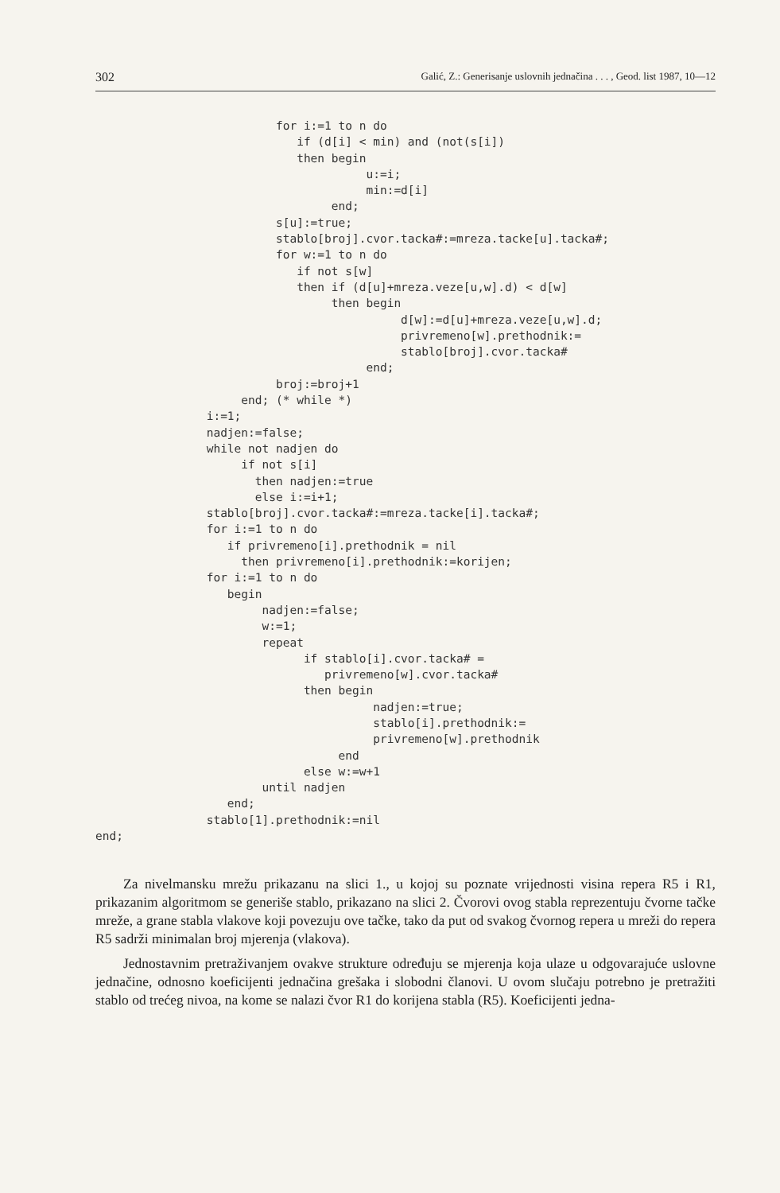302 Galić, Z.: Generisanje uslovnih jednačina . . . , Geod. list 1987, 10—12
                          for i:=1 to n do
                             if (d[i] < min) and (not(s[i])
                             then begin
                                       u:=i;
                                       min:=d[i]
                                  end;
                          s[u]:=true;
                          stablo[broj].cvor.tacka#:=mreza.tacke[u].tacka#;
                          for w:=1 to n do
                             if not s[w]
                             then if (d[u]+mreza.veze[u,w].d) < d[w]
                                  then begin
                                            d[w]:=d[u]+mreza.veze[u,w].d;
                                            privremeno[w].prethodnik:=
                                            stablo[broj].cvor.tacka#
                                       end;
                          broj:=broj+1
                     end; (* while *)
                i:=1;
                nadjen:=false;
                while not nadjen do
                     if not s[i]
                       then nadjen:=true
                       else i:=i+1;
                stablo[broj].cvor.tacka#:=mreza.tacke[i].tacka#;
                for i:=1 to n do
                   if privremeno[i].prethodnik = nil
                     then privremeno[i].prethodnik:=korijen;
                for i:=1 to n do
                   begin
                        nadjen:=false;
                        w:=1;
                        repeat
                              if stablo[i].cvor.tacka# =
                                 privremeno[w].cvor.tacka#
                              then begin
                                        nadjen:=true;
                                        stablo[i].prethodnik:=
                                        privremeno[w].prethodnik
                                   end
                              else w:=w+1
                        until nadjen
                   end;
                stablo[1].prethodnik:=nil
end;
Za nivelmansku mrežu prikazanu na slici 1., u kojoj su poznate vrijednosti visina repera R5 i R1, prikazanim algoritmom se generiše stablo, prikazano na slici 2. Čvorovi ovog stabla reprezentuju čvorne tačke mreže, a grane stabla vlakove koji povezuju ove tačke, tako da put od svakog čvornog repera u mreži do repera R5 sadrži minimalan broj mjerenja (vlakova).
Jednostavnim pretraživanjem ovakve strukture određuju se mjerenja koja ulaze u odgovarajuće uslovne jednačine, odnosno koeficijenti jednačina grešaka i slobodni članovi. U ovom slučaju potrebno je pretražiti stablo od trećeg nivoa, na kome se nalazi čvor R1 do korijena stabla (R5). Koeficijenti jedna-